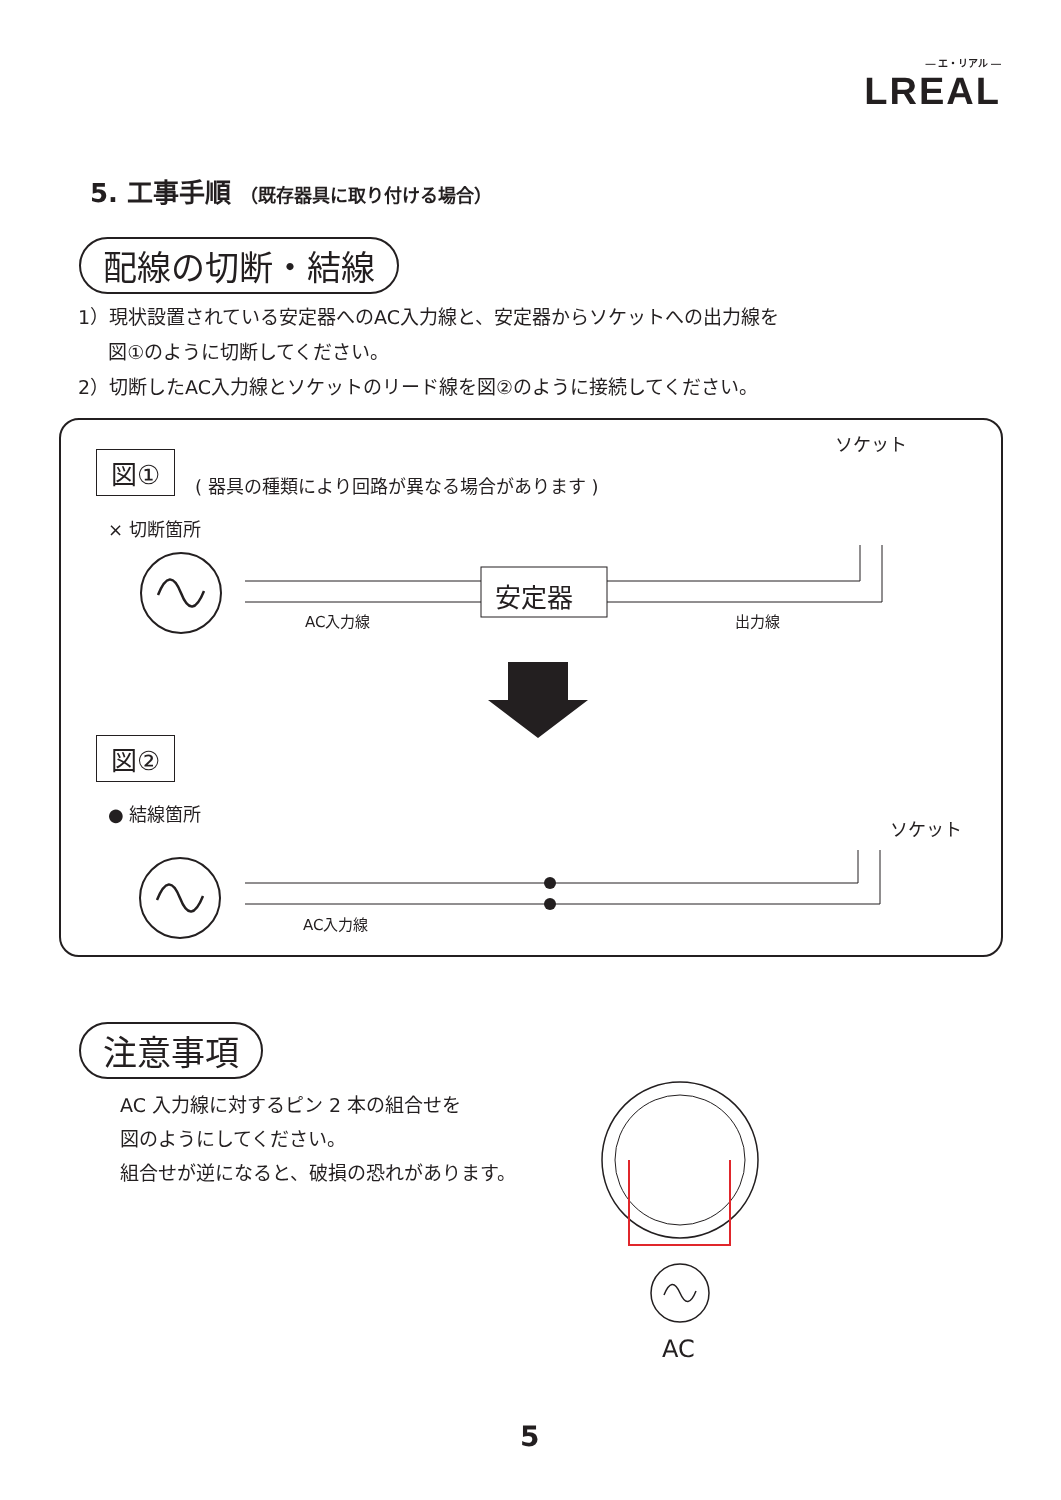— エ・リアル —
LREAL
5. 工事手順 （既存器具に取り付ける場合）
配線の切断・結線
1）現状設置されている安定器へのAC入力線と、安定器からソケットへの出力線を
図①のように切断してください。
2）切断したAC入力線とソケットのリード線を図②のように接続してください。
図①
( 器具の種類により回路が異なる場合があります )
ソケット
× 切断箇所
安定器
AC入力線 出力線
図②
● 結線箇所
ソケット
AC入力線
注意事項
AC 入力線に対するピン 2 本の組合せを
図のようにしてください。
組合せが逆になると、破損の恐れがあります。
AC
5